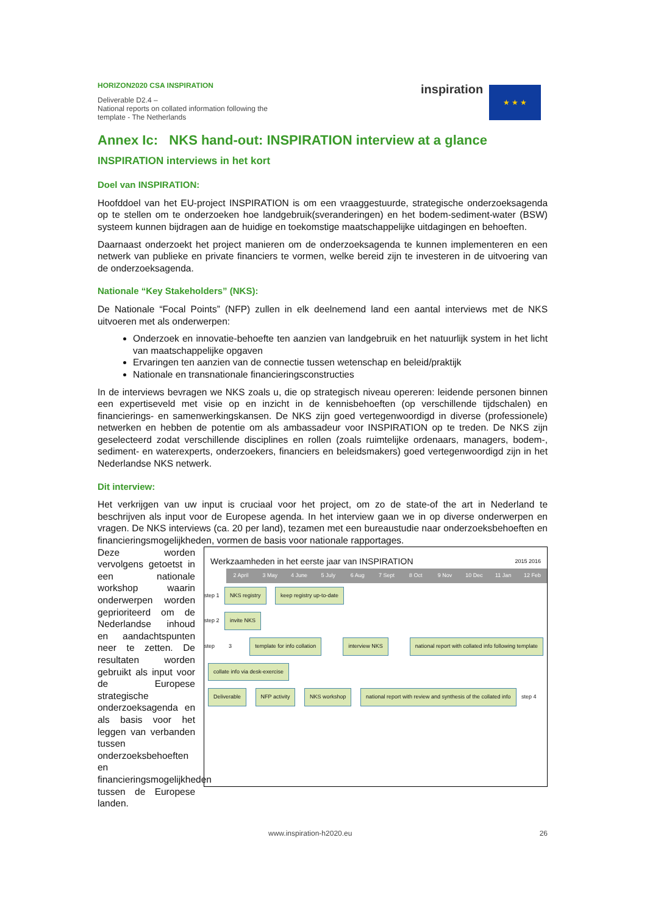HORIZON2020 CSA INSPIRATION
Deliverable D2.4 –
National reports on collated information following the
template - The Netherlands
inspiration ★ ★ ★
Annex Ic: NKS hand-out: INSPIRATION interview at a glance
INSPIRATION interviews in het kort
Doel van INSPIRATION:
Hoofddoel van het EU-project INSPIRATION is om een vraaggestuurde, strategische onderzoeksagenda op te stellen om te onderzoeken hoe landgebruik(sveranderingen) en het bodem-sediment-water (BSW) systeem kunnen bijdragen aan de huidige en toekomstige maatschappelijke uitdagingen en behoeften.
Daarnaast onderzoekt het project manieren om de onderzoeksagenda te kunnen implementeren en een netwerk van publieke en private financiers te vormen, welke bereid zijn te investeren in de uitvoering van de onderzoeksagenda.
Nationale “Key Stakeholders” (NKS):
De Nationale “Focal Points” (NFP) zullen in elk deelnemend land een aantal interviews met de NKS uitvoeren met als onderwerpen:
Onderzoek en innovatie-behoefte ten aanzien van landgebruik en het natuurlijk system in het licht van maatschappelijke opgaven
Ervaringen ten aanzien van de connectie tussen wetenschap en beleid/praktijk
Nationale en transnationale financieringsconstructies
In de interviews bevragen we NKS zoals u, die op strategisch niveau opereren: leidende personen binnen een expertiseveld met visie op en inzicht in de kennisbehoeften (op verschillende tijdschalen) en financierings- en samenwerkingskansen. De NKS zijn goed vertegenwoordigd in diverse (professionele) netwerken en hebben de potentie om als ambassadeur voor INSPIRATION op te treden. De NKS zijn geselecteerd zodat verschillende disciplines en rollen (zoals ruimtelijke ordenaars, managers, bodem-, sediment- en waterexperts, onderzoekers, financiers en beleidsmakers) goed vertegenwoordigd zijn in het Nederlandse NKS netwerk.
Dit interview:
Het verkrijgen van uw input is cruciaal voor het project, om zo de state-of the art in Nederland te beschrijven als input voor de Europese agenda. In het interview gaan we in op diverse onderwerpen en vragen. De NKS interviews (ca. 20 per land), tezamen met een bureaustudie naar onderzoeksbehoeften en financieringsmogelijkheden, vormen de basis voor nationale rapportages.
Deze worden vervolgens getoetst in een nationale workshop waarin onderwerpen worden geprioriteerd om de Nederlandse inhoud en aandachtspunten neer te zetten. De resultaten worden gebruikt als input voor de Europese strategische onderzoeksagenda en als basis voor het leggen van verbanden tussen onderzoeksbehoeften en financieringsmogelijkheden tussen de Europese landen.
Werkzaamheden in het eerste jaar van INSPIRATION 2015 2016
2 April 3 May 4 June 5 July 6 Aug 7 Sept 8 Oct 9 Nov 10 Dec 11 Jan 12 Feb
step 1 NKS registry keep registry up-to-date
step 2 invite NKS
step 3 template for info collation interview NKS national report with collated info following template collate info via desk-exercise
Deliverable NFP activity NKS workshop national report with review and synthesis of the collated info step 4
www.inspiration-h2020.eu 26